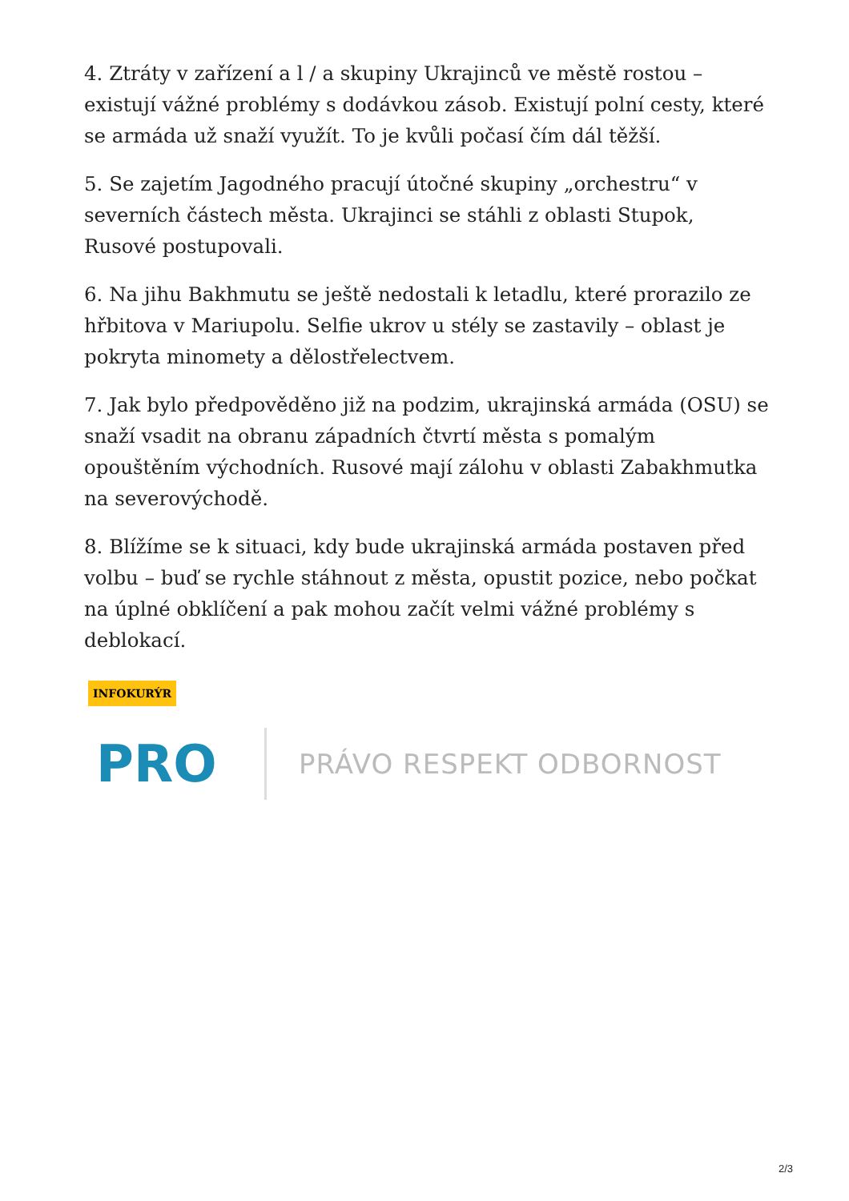4. Ztráty v zařízení a l / a skupiny Ukrajinců ve městě rostou – existují vážné problémy s dodávkou zásob. Existují polní cesty, které se armáda už snaží využít. To je kvůli počasí čím dál těžší.
5. Se zajetím Jagodného pracují útočné skupiny „orchestru“ v severních částech města. Ukrajinci se stáhli z oblasti Stupok, Rusové postupovali.
6. Na jihu Bakhmutu se ještě nedostali k letadlu, které prorazilo ze hřbitova v Mariupolu. Selfie ukrov u stély se zastavily – oblast je pokryta minomety a dělostřelectvem.
7. Jak bylo předpověděno již na podzim, ukrajinská armáda (OSU) se snaží vsadit na obranu západních čtvrtí města s pomalým opouštěním východních. Rusové mají zálohu v oblasti Zabakhmutka na severovýchodě.
8. Blížíme se k situaci, kdy bude ukrajinská armáda postaven před volbu – buď se rychle stáhnout z města, opustit pozice, nebo počkat na úplné obklíčení a pak mohou začít velmi vážné problémy s deblokací.
INFOKURÝR
PRO
PRÁVO RESPEKT ODBORNOST
2/3